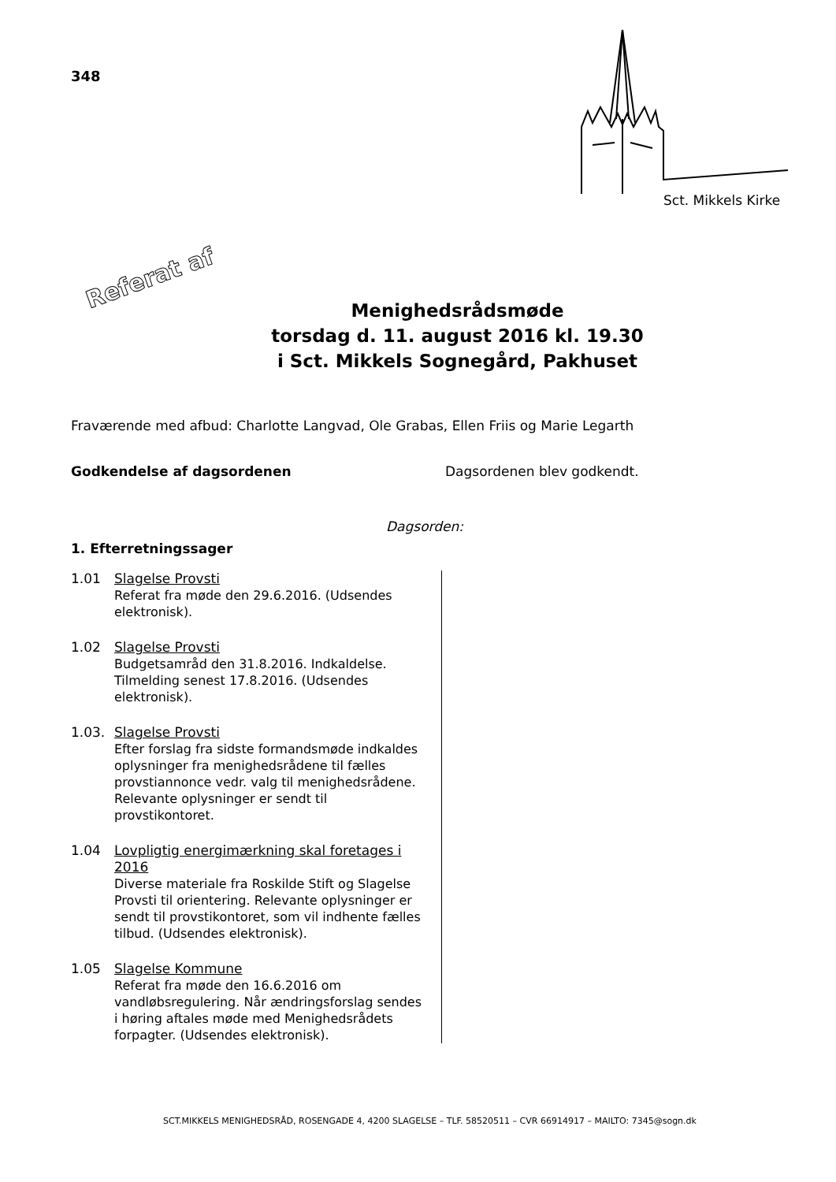348
Sct. Mikkels Kirke
Referat af
Menighedsrådsmøde
torsdag d. 11. august 2016 kl. 19.30
i Sct. Mikkels Sognegård, Pakhuset
Fraværende med afbud: Charlotte Langvad, Ole Grabas, Ellen Friis og Marie Legarth
Godkendelse af dagsordenen Dagsordenen blev godkendt.
Dagsorden:
1. Efterretningssager
1.01
Slagelse Provsti
Referat fra møde den 29.6.2016. (Udsendes elektronisk).
1.02
Slagelse Provsti
Budgetsamråd den 31.8.2016. Indkaldelse. Tilmelding senest 17.8.2016. (Udsendes elektronisk).
1.03.
Slagelse Provsti
Efter forslag fra sidste formandsmøde indkaldes oplysninger fra menighedsrådene til fælles provstiannonce vedr. valg til menighedsrådene. Relevante oplysninger er sendt til provstikontoret.
1.04
Lovpligtig energimærkning skal foretages i 2016
Diverse materiale fra Roskilde Stift og Slagelse Provsti til orientering. Relevante oplysninger er sendt til provstikontoret, som vil indhente fælles tilbud. (Udsendes elektronisk).
1.05
Slagelse Kommune
Referat fra møde den 16.6.2016 om vandløbsregulering. Når ændringsforslag sendes i høring aftales møde med Menighedsrådets forpagter. (Udsendes elektronisk).
SCT.MIKKELS MENIGHEDSRÅD, ROSENGADE 4, 4200 SLAGELSE – TLF. 58520511 – CVR 66914917 – MAILTO: 7345@sogn.dk